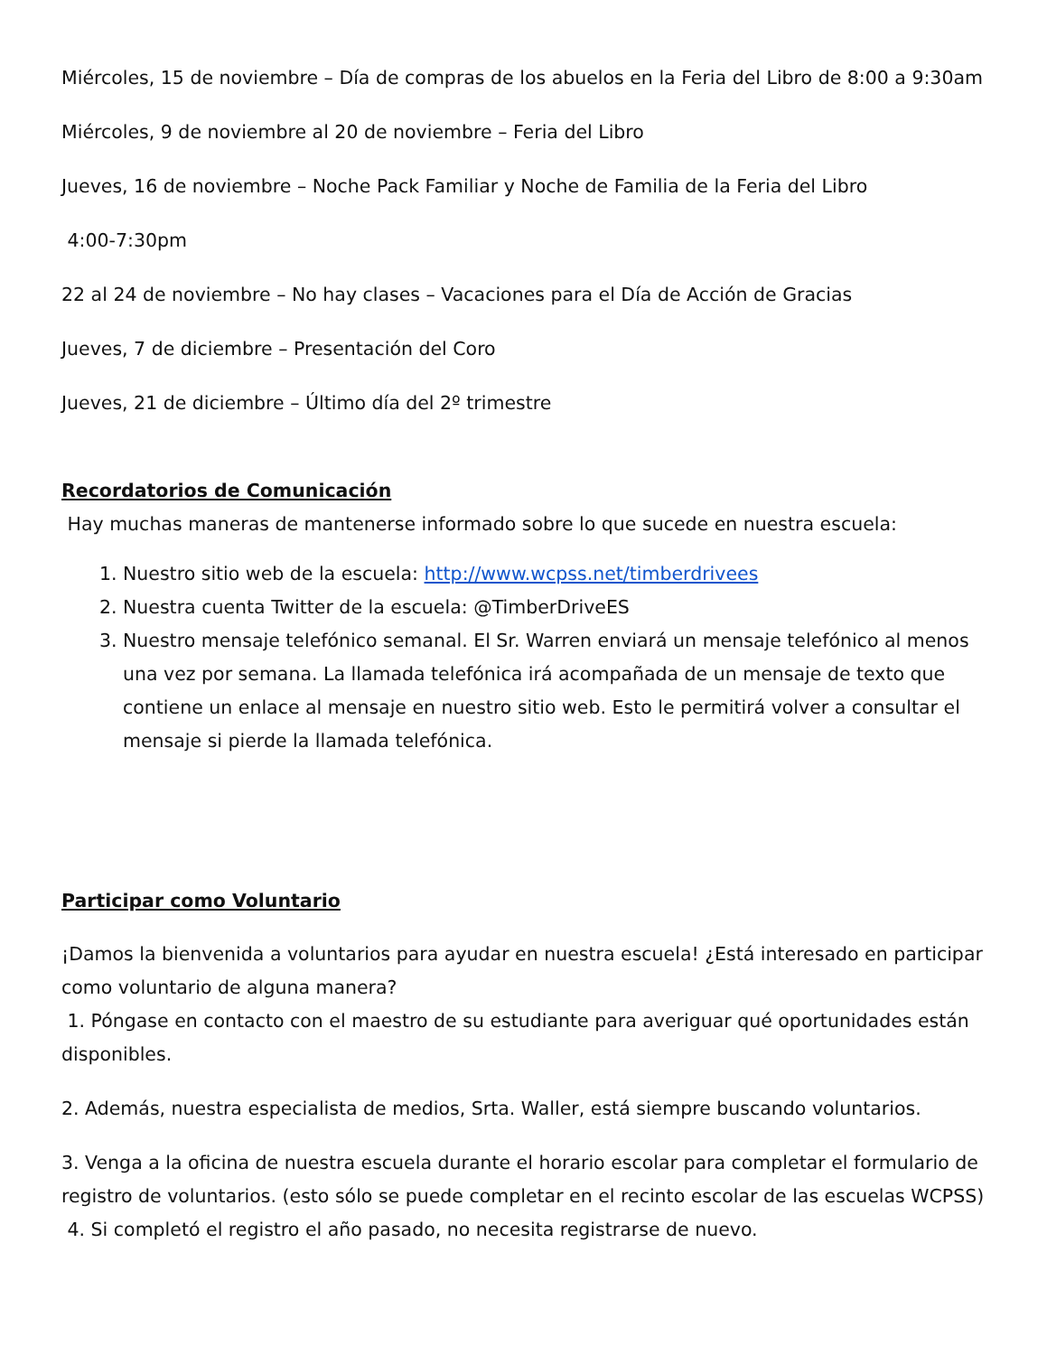Miércoles, 15 de noviembre – Día de compras de los abuelos en la Feria del Libro de 8:00 a 9:30am
Miércoles, 9 de noviembre al 20 de noviembre – Feria del Libro
Jueves, 16 de noviembre – Noche Pack Familiar y Noche de Familia de la Feria del Libro
4:00-7:30pm
22 al 24 de noviembre – No hay clases – Vacaciones para el Día de Acción de Gracias
Jueves, 7 de diciembre – Presentación del Coro
Jueves, 21 de diciembre – Último día del 2º trimestre
Recordatorios de Comunicación
Hay muchas maneras de mantenerse informado sobre lo que sucede en nuestra escuela:
1. Nuestro sitio web de la escuela: http://www.wcpss.net/timberdrivees
2. Nuestra cuenta Twitter de la escuela: @TimberDriveES
3. Nuestro mensaje telefónico semanal. El Sr. Warren enviará un mensaje telefónico al menos una vez por semana. La llamada telefónica irá acompañada de un mensaje de texto que contiene un enlace al mensaje en nuestro sitio web. Esto le permitirá volver a consultar el mensaje si pierde la llamada telefónica.
Participar como Voluntario
¡Damos la bienvenida a voluntarios para ayudar en nuestra escuela! ¿Está interesado en participar como voluntario de alguna manera?
1. Póngase en contacto con el maestro de su estudiante para averiguar qué oportunidades están disponibles.
2. Además, nuestra especialista de medios, Srta. Waller, está siempre buscando voluntarios.
3. Venga a la oficina de nuestra escuela durante el horario escolar para completar el formulario de registro de voluntarios. (esto sólo se puede completar en el recinto escolar de las escuelas WCPSS)
4. Si completó el registro el año pasado, no necesita registrarse de nuevo.